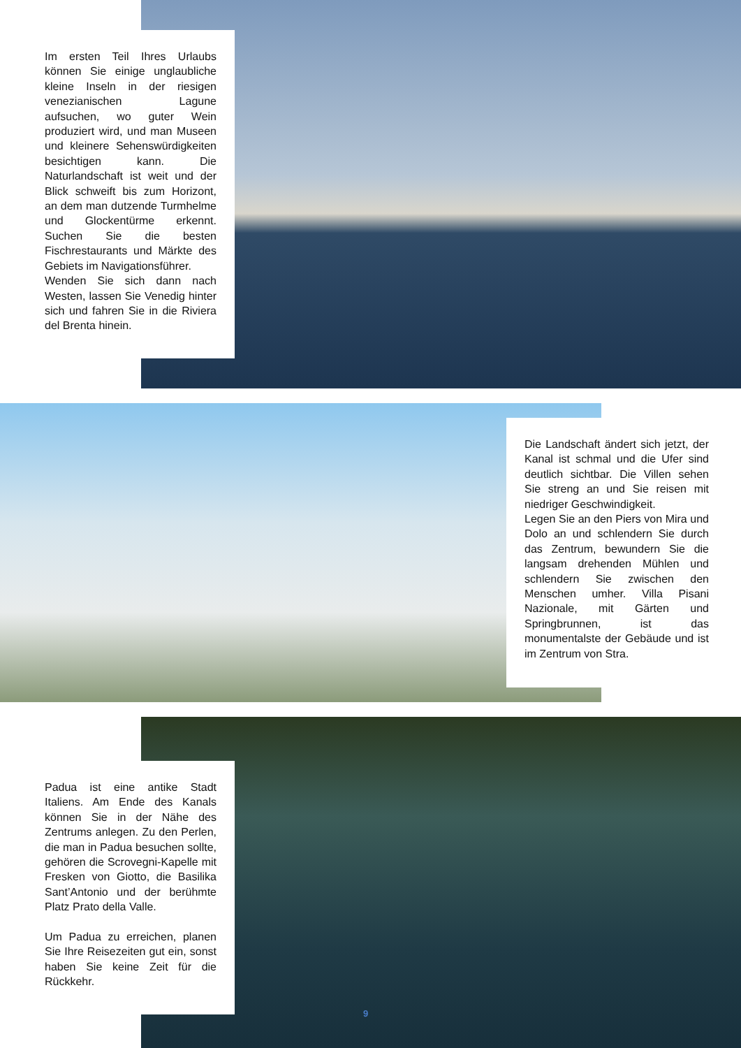Im ersten Teil Ihres Urlaubs können Sie einige unglaubliche kleine Inseln in der riesigen venezianischen Lagune aufsuchen, wo guter Wein produziert wird, und man Museen und kleinere Sehenswürdigkeiten besichtigen kann. Die Naturlandschaft ist weit und der Blick schweift bis zum Horizont, an dem man dutzende Turmhelme und Glockentürme erkennt. Suchen Sie die besten Fischrestaurants und Märkte des Gebiets im Navigationsführer.
Wenden Sie sich dann nach Westen, lassen Sie Venedig hinter sich und fahren Sie in die Riviera del Brenta hinein.
Die Landschaft ändert sich jetzt, der Kanal ist schmal und die Ufer sind deutlich sichtbar. Die Villen sehen Sie streng an und Sie reisen mit niedriger Geschwindigkeit.
Legen Sie an den Piers von Mira und Dolo an und schlendern Sie durch das Zentrum, bewundern Sie die langsam drehenden Mühlen und schlendern Sie zwischen den Menschen umher. Villa Pisani Nazionale, mit Gärten und Springbrunnen, ist das monumentalste der Gebäude und ist im Zentrum von Stra.
Padua ist eine antike Stadt Italiens. Am Ende des Kanals können Sie in der Nähe des Zentrums anlegen. Zu den Perlen, die man in Padua besuchen sollte, gehören die Scrovegni-Kapelle mit Fresken von Giotto, die Basilika Sant’Antonio und der berühmte Platz Prato della Valle.
Um Padua zu erreichen, planen Sie Ihre Reisezeiten gut ein, sonst haben Sie keine Zeit für die Rückkehr.
9